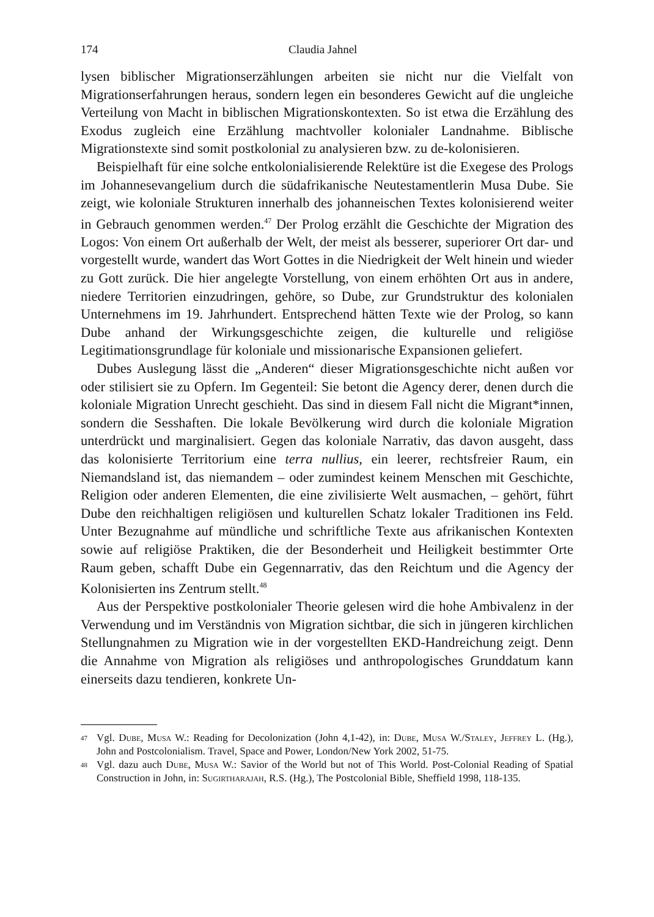174 Claudia Jahnel
lysen biblischer Migrationserzählungen arbeiten sie nicht nur die Vielfalt von Migrationserfahrungen heraus, sondern legen ein besonderes Gewicht auf die ungleiche Verteilung von Macht in biblischen Migrationskontexten. So ist etwa die Erzählung des Exodus zugleich eine Erzählung machtvoller kolonialer Landnahme. Biblische Migrationstexte sind somit postkolonial zu analysieren bzw. zu de-kolonisieren.
Beispielhaft für eine solche entkolonialisierende Relektüre ist die Exegese des Prologs im Johannesevangelium durch die südafrikanische Neutestamentlerin Musa Dube. Sie zeigt, wie koloniale Strukturen innerhalb des johanneischen Textes kolonisierend weiter in Gebrauch genommen werden.<sup>47</sup> Der Prolog erzählt die Geschichte der Migration des Logos: Von einem Ort außerhalb der Welt, der meist als besserer, superiorer Ort dar- und vorgestellt wurde, wandert das Wort Gottes in die Niedrigkeit der Welt hinein und wieder zu Gott zurück. Die hier angelegte Vorstellung, von einem erhöhten Ort aus in andere, niedere Territorien einzudringen, gehöre, so Dube, zur Grundstruktur des kolonialen Unternehmens im 19. Jahrhundert. Entsprechend hätten Texte wie der Prolog, so kann Dube anhand der Wirkungsgeschichte zeigen, die kulturelle und religiöse Legitimationsgrundlage für koloniale und missionarische Expansionen geliefert.
Dubes Auslegung lässt die „Anderen“ dieser Migrationsgeschichte nicht außen vor oder stilisiert sie zu Opfern. Im Gegenteil: Sie betont die Agency derer, denen durch die koloniale Migration Unrecht geschieht. Das sind in diesem Fall nicht die Migrant*innen, sondern die Sesshaften. Die lokale Bevölkerung wird durch die koloniale Migration unterdrückt und marginalisiert. Gegen das koloniale Narrativ, das davon ausgeht, dass das kolonisierte Territorium eine terra nullius, ein leerer, rechtsfreier Raum, ein Niemandsland ist, das niemandem – oder zumindest keinem Menschen mit Geschichte, Religion oder anderen Elementen, die eine zivilisierte Welt ausmachen, – gehört, führt Dube den reichhaltigen religiösen und kulturellen Schatz lokaler Traditionen ins Feld. Unter Bezugnahme auf mündliche und schriftliche Texte aus afrikanischen Kontexten sowie auf religiöse Praktiken, die der Besonderheit und Heiligkeit bestimmter Orte Raum geben, schafft Dube ein Gegennarrativ, das den Reichtum und die Agency der Kolonisierten ins Zentrum stellt.<sup>48</sup>
Aus der Perspektive postkolonialer Theorie gelesen wird die hohe Ambivalenz in der Verwendung und im Verständnis von Migration sichtbar, die sich in jüngeren kirchlichen Stellungnahmen zu Migration wie in der vorgestellten EKD-Handreichung zeigt. Denn die Annahme von Migration als religiöses und anthropologisches Grunddatum kann einerseits dazu tendieren, konkrete Un-
<sup>47</sup>
Vgl. Dube, Musa W.: Reading for Decolonization (John 4,1-42), in: Dube, Musa W./Staley, Jeffrey L. (Hg.), John and Postcolonialism. Travel, Space and Power, London/New York 2002, 51-75.
<sup>48</sup>
Vgl. dazu auch Dube, Musa W.: Savior of the World but not of This World. Post-Colonial Reading of Spatial Construction in John, in: Sugirtharajah, R.S. (Hg.), The Postcolonial Bible, Sheffield 1998, 118-135.